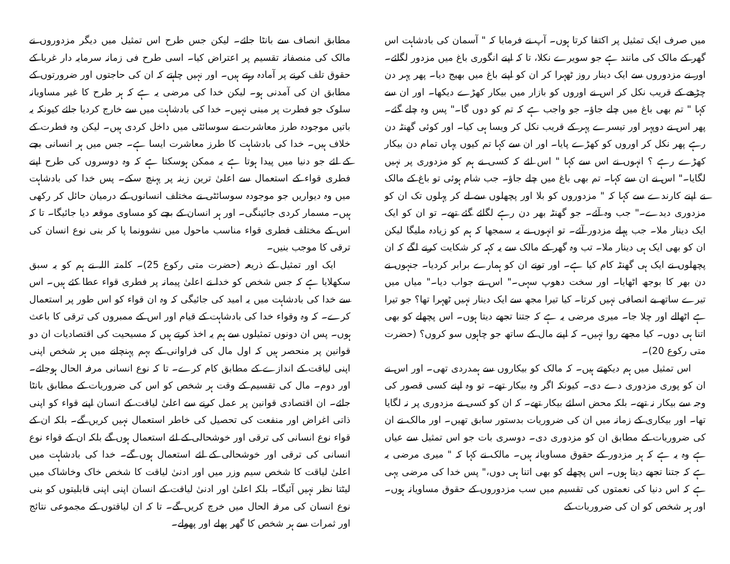میں صرف ایک تمثیل پر اکتفا کرتا ہوں۔ آپ نے فرمایا کہ " آسمان کی بادشاہت اس گھر کے مالک کی مانند ہے جو سویرے نکلا، تا کہ اپنے انگوری باغ میں مزدور لگائے۔ اور نے مزدوروں سے ایک دینار روز ٹھہرا کر ان کو اپنے باغ میں بھیج دیا۔ پھر پہر دن چڑھے کے قریب نکل کر اس نے اوروں کو بازار میں بیکار کھڑے دیکھا۔ اور ان سے کہا " تم بھی باغ میں چلے جاؤ۔ جو واجب ہے کہ تم کو دوں گا۔" پس وہ چلے گئے۔ پھر اس نے دوپہر اور تیسرے پہر کے قریب نکل کر ویسا ہی کیا۔ اور کوئی گھنٹہ دن رہے پھر نکل کر اوروں کو کھڑے پایا۔ اور ان سے کہا تم کیوں یہاں تمام دن بیکار کھڑے رہے ؟ انہوں نے اس سے کہا " اس لئے کہ کسی نے ہم کو مزدوری پر نہیں لگایا۔" اس نے ان سے کہا۔ تم بھی باغ میں چلے جاؤ۔ جب شام ہوئی تو باغ کے مالک نے اپنے کارندے سے کہا کہ " مزدوروں کو بلا اور پچھلوں سے لے کر پہلوں تک ان کو مزدوری دیدے۔" جب وہ آئے۔ جو گھنٹہ بھر دن رہے لگائے گئے تھے۔ تو ان کو ایک ایک دینار ملا۔ جب پہلے مزدور آئے۔ تو انہوں نے یہ سمجھا کہ ہم کو زیادہ ملیگا لیکن ان کو بھی ایک ہی دینار ملا۔ تب وہ گھر کے مالک سے یہ کہہ کر شکایت کرنے لگے کہ ان پچھلوں نے ایک ہی گھنٹہ کام کیا ہے۔ اور تونے ان کو ہمارے برابر کردیا۔ جنہوں نے دن بھر کا بوجھ اٹھایا۔ اور سخت دھوپ سہی۔" اس نے جواب دیا۔" میاں میں تیرے ساتھ بے انصافی نہیں کرتا۔ کیا تیرا مجھ سے ایک دینار نہیں ٹھہرا تھا؟ جو تیرا ہے اٹھالے اور چلا جا۔ میری مرضی یہ ہے کہ جتنا تجھے دیتا ہوں۔ اس پچھلے کو بھی اتنا ہی دوں۔ کیا مجھے روا نہیں۔ کہ اپنے مال کے ساتھ جو چاہوں سو کروں؟ (حضرت متی رکوع 20)۔
اس تمثیل میں ہم دیکھتے ہیں۔ کہ مالک کو بیکاروں سے ہمدردی تھی۔ اور اس نے ان کو پوری مزدوری دے دی۔ کیونکہ اگر وہ بیکار تھے۔ تو وہ اپنے کسی قصور کی وجہ سے بیکار نہ تھے۔ بلکہ محض اسلئے بیکار تھے۔ کہ ان کو کسی نے مزدوری پر نہ لگایا تھا۔ اور بیکاری کے زمانہ میں ان کی ضروریات بدستور سابق تھیں۔ اور مالک نے ان کی ضروریات کے مطابق ان کو مزدوری دی۔ دوسری بات جو اس تمثیل سے عیاں ہے وہ یہ ہے کہ ہر مزدور کے حقوق مساویانہ ہیں۔ مالک نے کہا کہ " میری مرضی یہ ہے کہ جتنا تجھے دیتا ہوں۔ اس پچھلے کو بھی اتنا ہی دوں،" پس خدا کی مرضی یہی ہے کہ اس دنیا کی نعمتوں کی تقسیم میں سب مزدوروں کے حقوق مساویانہ ہوں۔ اور ہر شخص کو ان کی ضروریات کے
مطابق انصاف سے بانٹا جائے۔ لیکن جس طرح اس تمثیل میں دیگر مزدوروں نے مالک کی منصفانہ تقسیم پر اعتراض کیا۔ اسی طرح فی زمانہ سرمایہ دار غربا کے حقوق تلف کرنے پر آمادہ رہتے ہیں۔ اور نہیں چاہتے کہ ان کی حاجتوں اور ضرورتوں کے مطابق ان کی آمدنی ہو۔ لیکن خدا کی مرضی یہ ہے کہ ہر طرح کا غیر مساویانہ سلوک جو فطرت پر مبنی نہیں۔ خدا کی بادشاہت میں سے خارج کردیا جائے کیونکہ یہ باتیں موجودہ طرز معاشرت نے سوسائٹی میں داخل کردی ہیں۔ لیکن وہ فطرت کے خلاف ہیں۔ خدا کی بادشاہت کا طرز معاشرت ایسا ہے۔ جس میں ہر انسانی بچے کے لئے جو دنیا میں پیدا ہوتا ہے یہ ممکن ہوسکتا ہے کہ وہ دوسروں کی طرح اپنے فطری قواء کے استعمال سے اعلیٰ ترین زینہ پر پہنچ سکے۔ پس خدا کی بادشاہت میں وہ دیواریں جو موجودہ سوسائٹی نے مختلف انسانوں کے درمیان حائل کر رکھی ہیں۔ مسمار کردی جائینگی۔ اور ہر انسان کے بچے کو مساوی موقعہ دیا جائیگا۔ تا کہ اس کے مختلف فطری قواء مناسب ماحول میں نشوونما پا کر بنی نوع انسان کی ترقی کا موجب بنیں۔
ایک اور تمثیل کے ذریعہ (حضرت متی رکوع 25)۔ کلمتہ اللہ نے ہم کو یہ سبق سکھلایا ہے کہ جس شخص کو خدا نے اعلیٰ پیمانہ پر فطری قواء عطا کئے ہیں۔ اس سے خدا کی بادشاہت میں یہ امید کی جائیگی کہ وہ ان قواء کو اس طور پر استعمال کرے۔ کہ وہ وقواء خدا کی بادشاہت کے قیام اور اس کے ممبروں کی ترقی کا باعث ہوں۔ پس ان دونوں تمثیلوں سے ہم یہ اخذ کرتے ہیں کہ مسیحیت کی اقتصادیات ان دو قوانین پر منحصر ہیں کہ اول مال کی فراوانی کے بہم پہنچانے میں ہر شخص اپنی اپنی لیاقت کے اندازے کے مطابق کام کرے۔ تا کہ نوع انسانی مرفہ الحال ہوجائے۔ اور دوم۔ مال کی تقسیم کے وقت ہر شخص کو اس کی ضروریات کے مطابق بانٹا جائے۔ ان اقتصادی قوانین پر عمل کرنے سے اعلیٰ لیاقت کے انسان اپنے قواء کو اپنی ذاتی اغراض اور منفعت کی تحصیل کی خاطر استعمال نہیں کریں گے۔ بلکہ ان کے قواء نوع انسانی کی ترقی اور خوشحالی کے لئے استعمال ہوں گے بلکہ ان کے قواء نوع انسانی کی ترقی اور خوشحالی کے لئے استعمال ہوں گے۔ خدا کی بادشاہت میں اعلیٰ لیاقت کا شخص سیم وزر میں اور ادنیٰ لیاقت کا شخص خاک وخاشاک میں لیٹتا نظر نہیں آئیگا۔ بلکہ اعلیٰ اور ادنیٰ لیاقت کے انسان اپنی اپنی قابلیتوں کو بنی نوع انسان کی مرفہ الحال میں خرچ کریں گے۔ تا کہ ان لیاقتوں کے مجموعی نتائج اور ثمرات سے ہر شخص کا گھر پھلے اور پھولے۔